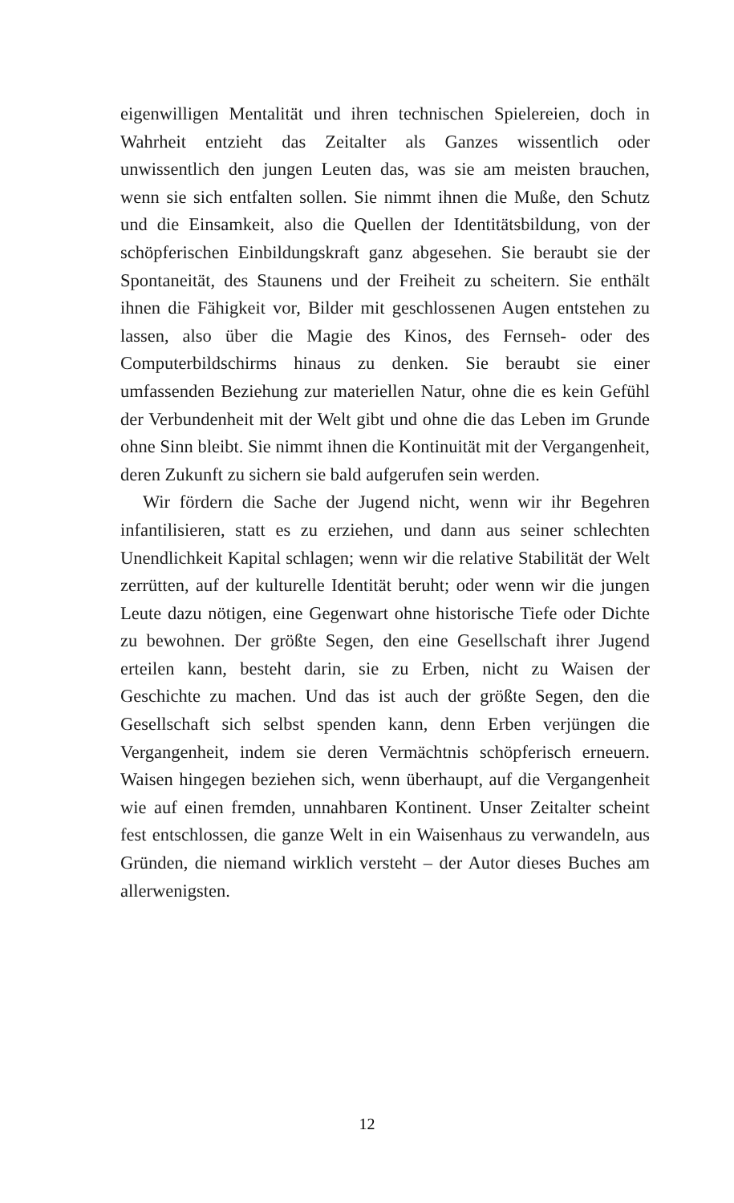eigenwilligen Mentalität und ihren technischen Spielereien, doch in Wahrheit entzieht das Zeitalter als Ganzes wissentlich oder unwissentlich den jungen Leuten das, was sie am meisten brauchen, wenn sie sich entfalten sollen. Sie nimmt ihnen die Muße, den Schutz und die Einsamkeit, also die Quellen der Identitätsbildung, von der schöpferischen Einbildungskraft ganz abgesehen. Sie beraubt sie der Spontaneität, des Staunens und der Freiheit zu scheitern. Sie enthält ihnen die Fähigkeit vor, Bilder mit geschlossenen Augen entstehen zu lassen, also über die Magie des Kinos, des Fernseh- oder des Computerbildschirms hinaus zu denken. Sie beraubt sie einer umfassenden Beziehung zur materiellen Natur, ohne die es kein Gefühl der Verbundenheit mit der Welt gibt und ohne die das Leben im Grunde ohne Sinn bleibt. Sie nimmt ihnen die Kontinuität mit der Vergangenheit, deren Zukunft zu sichern sie bald aufgerufen sein werden.
Wir fördern die Sache der Jugend nicht, wenn wir ihr Begehren infantilisieren, statt es zu erziehen, und dann aus seiner schlechten Unendlichkeit Kapital schlagen; wenn wir die relative Stabilität der Welt zerrütten, auf der kulturelle Identität beruht; oder wenn wir die jungen Leute dazu nötigen, eine Gegenwart ohne historische Tiefe oder Dichte zu bewohnen. Der größte Segen, den eine Gesellschaft ihrer Jugend erteilen kann, besteht darin, sie zu Erben, nicht zu Waisen der Geschichte zu machen. Und das ist auch der größte Segen, den die Gesellschaft sich selbst spenden kann, denn Erben verjüngen die Vergangenheit, indem sie deren Vermächtnis schöpferisch erneuern. Waisen hingegen beziehen sich, wenn überhaupt, auf die Vergangenheit wie auf einen fremden, unnahbaren Kontinent. Unser Zeitalter scheint fest entschlossen, die ganze Welt in ein Waisenhaus zu verwandeln, aus Gründen, die niemand wirklich versteht – der Autor dieses Buches am allerwenigsten.
12